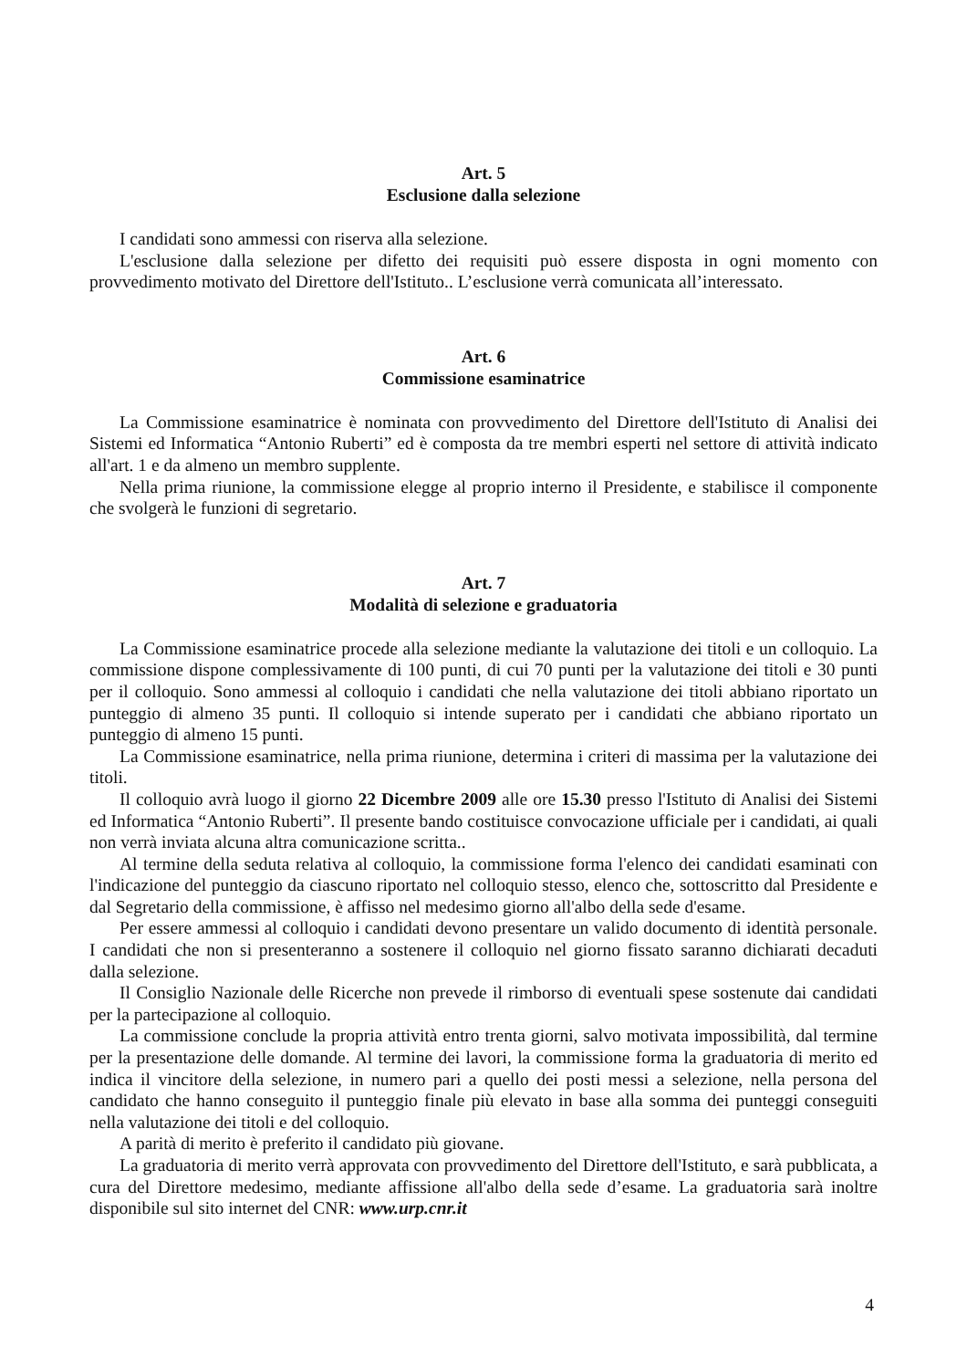Art. 5
Esclusione dalla selezione
I candidati sono ammessi con riserva alla selezione.
L'esclusione dalla selezione per difetto dei requisiti può essere disposta in ogni momento con provvedimento motivato del Direttore dell'Istituto.. L’esclusione verrà comunicata all’interessato.
Art. 6
Commissione esaminatrice
La Commissione esaminatrice è nominata con provvedimento del Direttore dell'Istituto di Analisi dei Sistemi ed Informatica “Antonio Ruberti” ed è composta da tre membri esperti nel settore di attività indicato all'art. 1 e da almeno un membro supplente.
Nella prima riunione, la commissione elegge al proprio interno il Presidente, e stabilisce il componente che svolgerà le funzioni di segretario.
Art. 7
Modalità di selezione e graduatoria
La Commissione esaminatrice procede alla selezione mediante la valutazione dei titoli e un colloquio. La commissione dispone complessivamente di 100 punti, di cui 70 punti per la valutazione dei titoli e 30 punti per il colloquio. Sono ammessi al colloquio i candidati che nella valutazione dei titoli abbiano riportato un punteggio di almeno 35 punti. Il colloquio si intende superato per i candidati che abbiano riportato un punteggio di almeno 15 punti.
La Commissione esaminatrice, nella prima riunione, determina i criteri di massima per la valutazione dei titoli.
Il colloquio avrà luogo il giorno 22 Dicembre 2009 alle ore 15.30 presso l'Istituto di Analisi dei Sistemi ed Informatica “Antonio Ruberti”. Il presente bando costituisce convocazione ufficiale per i candidati, ai quali non verrà inviata alcuna altra comunicazione scritta..
Al termine della seduta relativa al colloquio, la commissione forma l'elenco dei candidati esaminati con l'indicazione del punteggio da ciascuno riportato nel colloquio stesso, elenco che, sottoscritto dal Presidente e dal Segretario della commissione, è affisso nel medesimo giorno all'albo della sede d'esame.
Per essere ammessi al colloquio i candidati devono presentare un valido documento di identità personale. I candidati che non si presenteranno a sostenere il colloquio nel giorno fissato saranno dichiarati decaduti dalla selezione.
Il Consiglio Nazionale delle Ricerche non prevede il rimborso di eventuali spese sostenute dai candidati per la partecipazione al colloquio.
La commissione conclude la propria attività entro trenta giorni, salvo motivata impossibilità, dal termine per la presentazione delle domande. Al termine dei lavori, la commissione forma la graduatoria di merito ed indica il vincitore della selezione, in numero pari a quello dei posti messi a selezione, nella persona del candidato che hanno conseguito il punteggio finale più elevato in base alla somma dei punteggi conseguiti nella valutazione dei titoli e del colloquio.
A parità di merito è preferito il candidato più giovane.
La graduatoria di merito verrà approvata con provvedimento del Direttore dell'Istituto, e sarà pubblicata, a cura del Direttore medesimo, mediante affissione all'albo della sede d’esame. La graduatoria sarà inoltre disponibile sul sito internet del CNR: www.urp.cnr.it
4